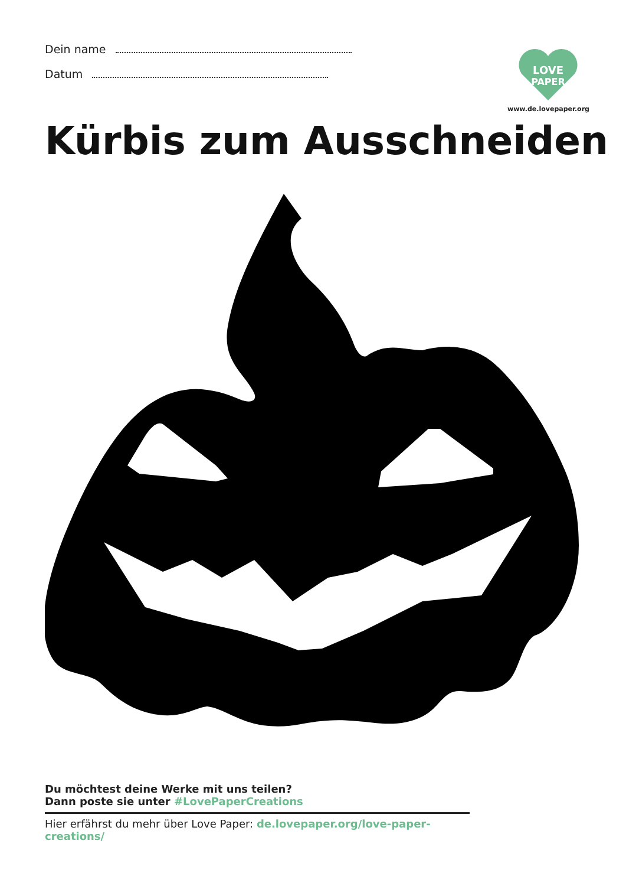Dein name
Datum
LOVE
PAPER
www.de.lovepaper.org
Kürbis zum Ausschneiden
Du möchtest deine Werke mit uns teilen?
Dann poste sie unter #LovePaperCreations
Hier erfährst du mehr über Love Paper: de.lovepaper.org/love-paper-creations/